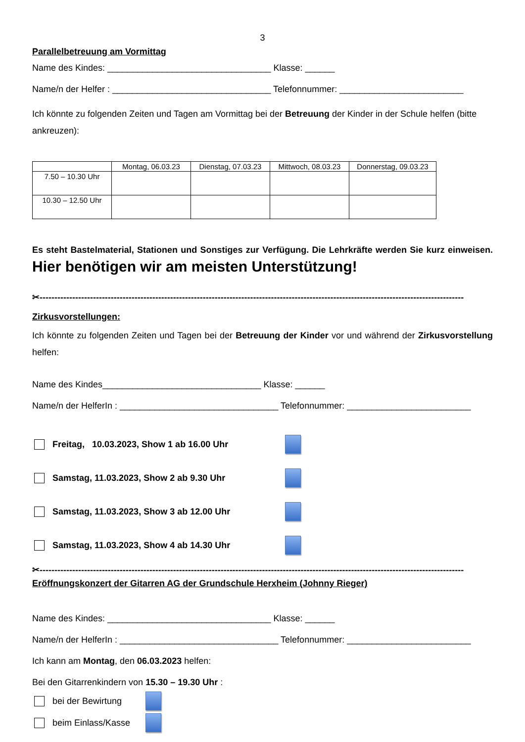3
Parallelbetreuung am Vormittag
Name des Kindes: _________________________________ Klasse: ______
Name/n der Helfer : ________________________________ Telefonnummer: _________________________
Ich könnte zu folgenden Zeiten und Tagen am Vormittag bei der Betreuung der Kinder in der Schule helfen (bitte ankreuzen):
| | Montag, 06.03.23 | Dienstag, 07.03.23 | Mittwoch, 08.03.23 | Donnerstag, 09.03.23 |
| 7.50 – 10.30 Uhr | | | | |
| 10.30 – 12.50 Uhr | | | | |
Es steht Bastelmaterial, Stationen und Sonstiges zur Verfügung. Die Lehrkräfte werden Sie kurz einweisen. Hier benötigen wir am meisten Unterstützung!
✂-----------------------------------------------------------------------------------------------------------------------------------------------
Zirkusvorstellungen:
Ich könnte zu folgenden Zeiten und Tagen bei der Betreuung der Kinder vor und während der Zirkusvorstellung helfen:
Name des Kindes________________________________ Klasse: ______
Name/n der HelferIn : ________________________________ Telefonnummer: _________________________
Freitag, 10.03.2023, Show 1 ab 16.00 Uhr
Samstag, 11.03.2023, Show 2 ab 9.30 Uhr
Samstag, 11.03.2023, Show 3 ab 12.00 Uhr
Samstag, 11.03.2023, Show 4 ab 14.30 Uhr
✂-----------------------------------------------------------------------------------------------------------------------------------------------
Eröffnungskonzert der Gitarren AG der Grundschule Herxheim (Johnny Rieger)
Name des Kindes: _________________________________ Klasse: ______
Name/n der HelferIn : ________________________________ Telefonnummer: _________________________
Ich kann am Montag, den 06.03.2023 helfen:
Bei den Gitarrenkindern von 15.30 – 19.30 Uhr :
bei der Bewirtung
beim Einlass/Kasse